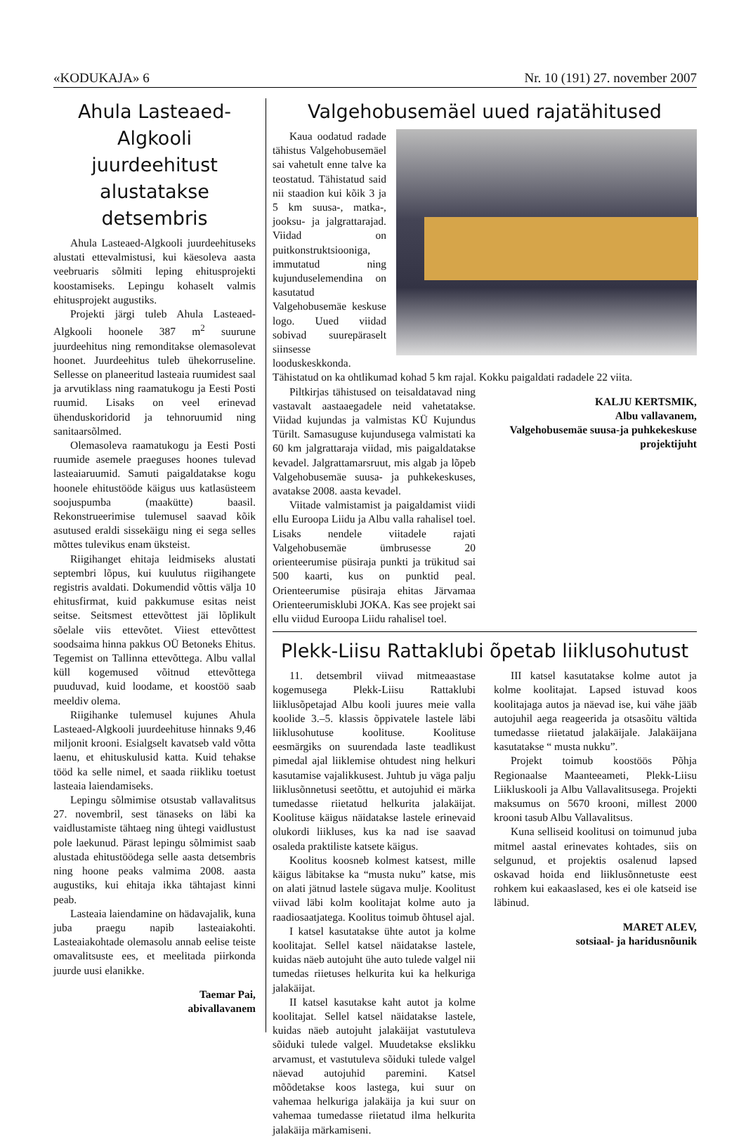«KODUKAJA» 6 Nr. 10 (191) 27. november 2007
Ahula Lasteaed-Algkooli juurdeehitust alustatakse detsembris
Ahula Lasteaed-Algkooli juurdeehituseks alustati ettevalmistusi, kui käesoleva aasta veebruaris sõlmiti leping ehitusprojekti koostamiseks. Lepingu kohaselt valmis ehitusprojekt augustiks.
Projekti järgi tuleb Ahula Lasteaed-Algkooli hoonele 387 m<sup>2</sup> suurune juurdeehitus ning remonditakse olemasolevat hoonet. Juurdeehitus tuleb ühekorruseline. Sellesse on planeeritud lasteaia ruumidest saal ja arvutiklass ning raamatukogu ja Eesti Posti ruumid. Lisaks on veel erinevad ühenduskoridorid ja tehnoruumid ning sanitaarsõlmed.
Olemasoleva raamatukogu ja Eesti Posti ruumide asemele praeguses hoones tulevad lasteaiaruumid. Samuti paigaldatakse kogu hoonele ehitustööde käigus uus katlasüsteem soojuspumba (maakütte) baasil. Rekonstrueerimise tulemusel saavad kõik asutused eraldi sissekäigu ning ei sega selles mõttes tulevikus enam üksteist.
Riigihanget ehitaja leidmiseks alustati septembri lõpus, kui kuulutus riigihangete registris avaldati. Dokumendid võttis välja 10 ehitusfirmat, kuid pakkumuse esitas neist seitse. Seitsmest ettevõttest jäi lõplikult sõelale viis ettevõtet. Viiest ettevõttest soodsaima hinna pakkus OÜ Betoneks Ehitus. Tegemist on Tallinna ettevõttega. Albu vallal küll kogemused võitnud ettevõttega puuduvad, kuid loodame, et koostöö saab meeldiv olema.
Riigihanke tulemusel kujunes Ahula Lasteaed-Algkooli juurdeehituse hinnaks 9,46 miljonit krooni. Esialgselt kavatseb vald võtta laenu, et ehituskulusid katta. Kuid tehakse tööd ka selle nimel, et saada riikliku toetust lasteaia laiendamiseks.
Lepingu sõlmimise otsustab vallavalitsus 27. novembril, sest tänaseks on läbi ka vaidlustamiste tähtaeg ning ühtegi vaidlustust pole laekunud. Pärast lepingu sõlmimist saab alustada ehitustöödega selle aasta detsembris ning hoone peaks valmima 2008. aasta augustiks, kui ehitaja ikka tähtajast kinni peab.
Lasteaia laiendamine on hädavajalik, kuna juba praegu napib lasteaiakohti. Lasteaiakohtade olemasolu annab eelise teiste omavalitsuste ees, et meelitada piirkonda juurde uusi elanikke.
Taemar Pai,
abivallavanem
Valgehobusemäel uued rajatähitused
Kaua oodatud radade tähistus Valgehobusemäel sai vahetult enne talve ka teostatud. Tähistatud said nii staadion kui kõik 3 ja 5 km suusa-, matka-, jooksu- ja jalgrattarajad. Viidad on puitkonstruktsiooniga, immutatud ning kujunduselemendina on kasutatud Valgehobusemäe keskuse logo. Uued viidad sobivad suurepäraselt siinsesse looduskeskkonda. Tähistatud on ka ohtlikumad kohad 5 km rajal. Kokku paigaldati radadele 22 viita.
Piltkirjas tähistused on teisaldatavad ning vastavalt aastaaegadele neid vahetatakse. Viidad kujundas ja valmistas KÜ Kujundus Türilt. Samasuguse kujundusega valmistati ka 60 km jalgrattaraja viidad, mis paigaldatakse kevadel. Jalgrattamarsruut, mis algab ja lõpeb Valgehobusemäe suusa- ja puhkekeskuses, avatakse 2008. aasta kevadel.
Viitade valmistamist ja paigaldamist viidi ellu Euroopa Liidu ja Albu valla rahalisel toel. Lisaks nendele viitadele rajati Valgehobusemäe ümbrusesse 20 orienteerumise püsiraja punkti ja trükitud sai 500 kaarti, kus on punktid peal. Orienteerumise püsiraja ehitas Järvamaa Orienteerumisklubi JOKA. Kas see projekt sai ellu viidud Euroopa Liidu rahalisel toel.
KALJU KERTSMIK,
Albu vallavanem,
Valgehobusemäe suusa-ja puhkekeskuse projektijuht
Plekk-Liisu Rattaklubi õpetab liiklusohutust
11. detsembril viivad mitmeaastase kogemusega Plekk-Liisu Rattaklubi liiklusõpetajad Albu kooli juures meie valla koolide 3.–5. klassis õppivatele lastele läbi liiklusohutuse koolituse. Koolituse eesmärgiks on suurendada laste teadlikust pimedal ajal liiklemise ohtudest ning helkuri kasutamise vajalikkusest. Juhtub ju väga palju liiklusõnnetusi seetõttu, et autojuhid ei märka tumedasse riietatud helkurita jalakäijat. Koolituse käigus näidatakse lastele erinevaid olukordi liikluses, kus ka nad ise saavad osaleda praktiliste katsete käigus.
Koolitus koosneb kolmest katsest, mille käigus läbitakse ka “musta nuku” katse, mis on alati jätnud lastele sügava mulje. Koolitust viivad läbi kolm koolitajat kolme auto ja raadiosaatjatega. Koolitus toimub õhtusel ajal.
I katsel kasutatakse ühte autot ja kolme koolitajat. Sellel katsel näidatakse lastele, kuidas näeb autojuht ühe auto tulede valgel nii tumedas riietuses helkurita kui ka helkuriga jalakäijat.
II katsel kasutakse kaht autot ja kolme koolitajat. Sellel katsel näidatakse lastele, kuidas näeb autojuht jalakäijat vastutuleva sõiduki tulede valgel. Muudetakse ekslikku arvamust, et vastutuleva sõiduki tulede valgel näevad autojuhid paremini. Katsel mõõdetakse koos lastega, kui suur on vahemaa helkuriga jalakäija ja kui suur on vahemaa tumedasse riietatud ilma helkurita jalakäija märkamiseni.
III katsel kasutatakse kolme autot ja kolme koolitajat. Lapsed istuvad koos koolitajaga autos ja näevad ise, kui vähe jääb autojuhil aega reageerida ja otsasõitu vältida tumedasse riietatud jalakäijale. Jalakäijana kasutatakse “ musta nukku”.
Projekt toimub koostöös Põhja Regionaalse Maanteeameti, Plekk-Liisu Liikluskooli ja Albu Vallavalitsusega. Projekti maksumus on 5670 krooni, millest 2000 krooni tasub Albu Vallavalitsus.
Kuna selliseid koolitusi on toimunud juba mitmel aastal erinevates kohtades, siis on selgunud, et projektis osalenud lapsed oskavad hoida end liiklusõnnetuste eest rohkem kui eakaaslased, kes ei ole katseid ise läbinud.
MARET ALEV,
sotsiaal- ja haridusnõunik